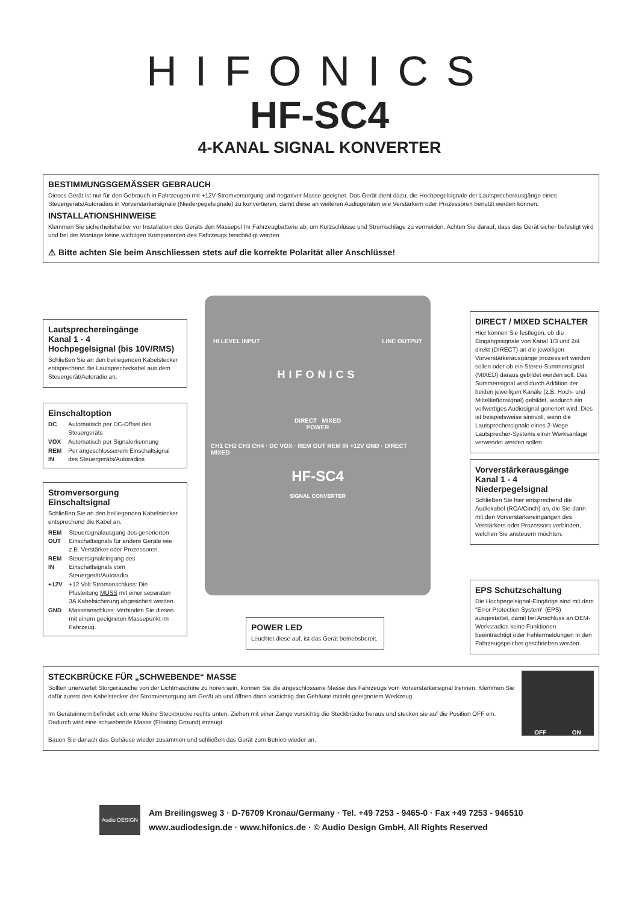HIFONICS
HF-SC4
4-KANAL SIGNAL KONVERTER
BESTIMMUNGSGEMÄSSER GEBRAUCH
Dieses Gerät ist nur für den Gebrauch in Fahrzeugen mit +12V Stromversorgung und negativer Masse geeignet. Das Gerät dient dazu, die Hochpegelsignale der Lautsprecherausgänge eines Steuergeräts/Autoradios in Vorverstärkersignale (Niederpegelsignale) zu konvertieren, damit diese an weiteren Audiogeräten wie Verstärkern oder Prozessoren benutzt werden können.
INSTALLATIONSHINWEISE
Klemmen Sie sicherheitshalber vor Installation des Geräts den Massepol Ihr Fahrzeugbatterie ab, um Kurzschlüsse und Stromschläge zu vermeiden. Achten Sie darauf, dass das Gerät sicher befestigt wird und bei der Montage keine wichtigen Komponenten des Fahrzeugs beschädigt werden.
⚠ Bitte achten Sie beim Anschliessen stets auf die korrekte Polarität aller Anschlüsse!
HI LEVEL INPUT LINE OUTPUT
HIFONICS
DIRECT MIXED
POWER
CH1 CH2 CH3 CH4 · DC VOX · REM OUT REM IN +12V GND · DIRECT MIXED
HF-SC4
SIGNAL CONVERTER
Lautsprechereingänge
Kanal 1 - 4
Hochpegelsignal (bis 10V/RMS)
Schließen Sie an den beiliegenden Kabelstecker entsprechend die Lautsprecherkabel aus dem Steuergerät/Autoradio an.
Einschaltoption
| DC | Automatisch per DC-Offset des Steuergeräts |
| VOX | Automatisch per Signalerkennung |
| REM IN | Per angeschlossenem Einschaltsignal des Steuergeräts/Autoradios |
Stromversorgung
Einschaltsignal
Schließen Sie an den beiliegenden Kabelstecker entsprechend die Kabel an.
| REM OUT | Steuersignalausgang des generierten Einschaltsignals für andere Geräte wie z.B. Verstärker oder Prozessoren. |
| REM IN | Steuersignaleingang des Einschaltsignals vom Steuergerät/Autoradio |
| +12V | +12 Volt Stromanschluss: Die Plusleitung MUSS mit einer separaten 3A Kabelsicherung abgesichert werden. |
| GND | Masseanschluss: Verbinden Sie diesen mit einem geeigneten Massepunkt im Fahrzeug. |
POWER LED
Leuchtet diese auf, ist das Gerät betriebsbereit.
DIRECT / MIXED SCHALTER
Hier können Sie festlegen, ob die Eingangssignale von Kanal 1/3 und 2/4 direkt (DIRECT) an die jeweiligen Vorverstärkerausgänge prozessiert werden sollen oder ob ein Stereo-Summensignal (MIXED) daraus gebildet werden soll. Das Summensignal wird durch Addition der beiden jeweiligen Kanäle (z.B. Hoch- und Mitteltieftonsignal) gebildet, wodurch ein vollwertiges Audiosignal generiert wird. Dies ist beispielsweise sinnvoll, wenn die Lautsprechersignale eines 2-Wege Lautsprecher-Systems einer Werksanlage verwendet werden sollen.
Vorverstärkerausgänge
Kanal 1 - 4
Niederpegelsignal
Schließen Sie hier entsprechend die Audiokabel (RCA/Cinch) an, die Sie dann mit den Vorverstärkereingängen des Verstärkers oder Prozessors verbinden, welchen Sie ansteuern möchten.
EPS Schutzschaltung
Die Hochpegelsignal-Eingänge sind mit dem "Error Protection System" (EPS) ausgestattet, damit bei Anschluss an OEM-Werksradios keine Funktionen beeinträchtigt oder Fehlermeldungen in den Fahrzeugspeicher geschrieben werden.
STECKBRÜCKE FÜR „SCHWEBENDE“ MASSE
Sollten unerwartet Störgeräusche von der Lichtmaschine zu hören sein, können Sie die angeschlossene Masse des Fahrzeugs vom Vorverstärkersignal trennen. Klemmen Sie dafür zuerst den Kabelstecker der Stromversorgung am Gerät ab und öffnen dann vorsichtig das Gehäuse mittels geeignetem Werkzeug.
Im Geräteinnern befindet sich eine kleine Steckbrücke rechts unten. Ziehen mit einer Zange vorsichtig die Steckbrücke heraus und stecken sie auf die Position OFF ein. Dadurch wird eine schwebende Masse (Floating Ground) erzeugt.
Bauen Sie danach das Gehäuse wieder zusammen und schließen das Gerät zum Betrieb wieder an.
OFF ON
Audio DESIGN
Am Breilingsweg 3 · D-76709 Kronau/Germany · Tel. +49 7253 - 9465-0 · Fax +49 7253 - 946510
www.audiodesign.de · www.hifonics.de · © Audio Design GmbH, All Rights Reserved